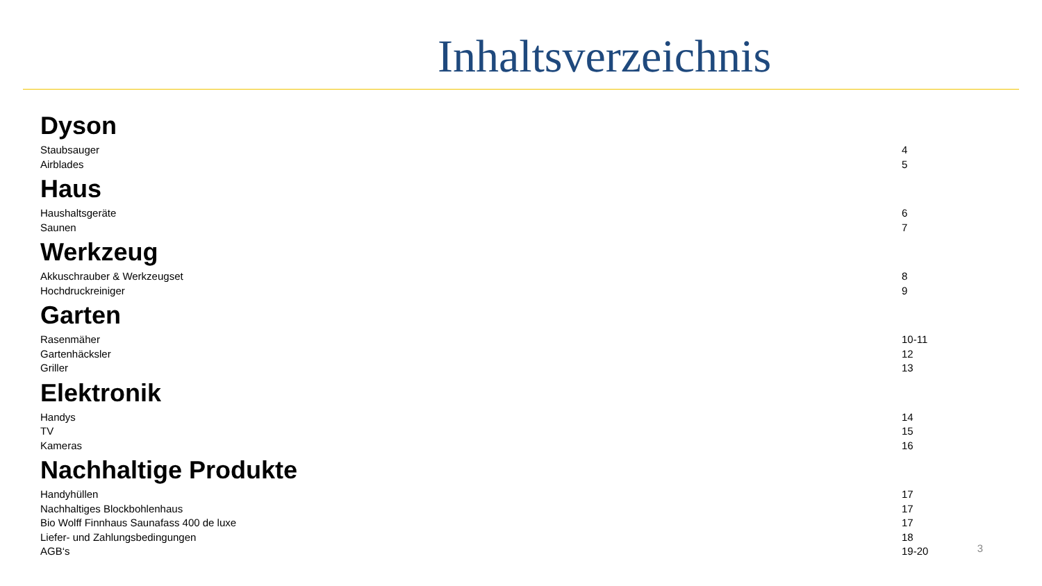Inhaltsverzeichnis
Dyson
| Staubsauger | 4 |
| Airblades | 5 |
Haus
| Haushaltsgeräte | 6 |
| Saunen | 7 |
Werkzeug
| Akkuschrauber & Werkzeugset | 8 |
| Hochdruckreiniger | 9 |
Garten
| Rasenmäher | 10-11 |
| Gartenhäcksler | 12 |
| Griller | 13 |
Elektronik
| Handys | 14 |
| TV | 15 |
| Kameras | 16 |
Nachhaltige Produkte
| Handyhüllen | 17 |
| Nachhaltiges Blockbohlenhaus | 17 |
| Bio Wolff Finnhaus Saunafass 400 de luxe | 17 |
| Liefer- und Zahlungsbedingungen | 18 |
| AGB‘s | 19-20 |
3